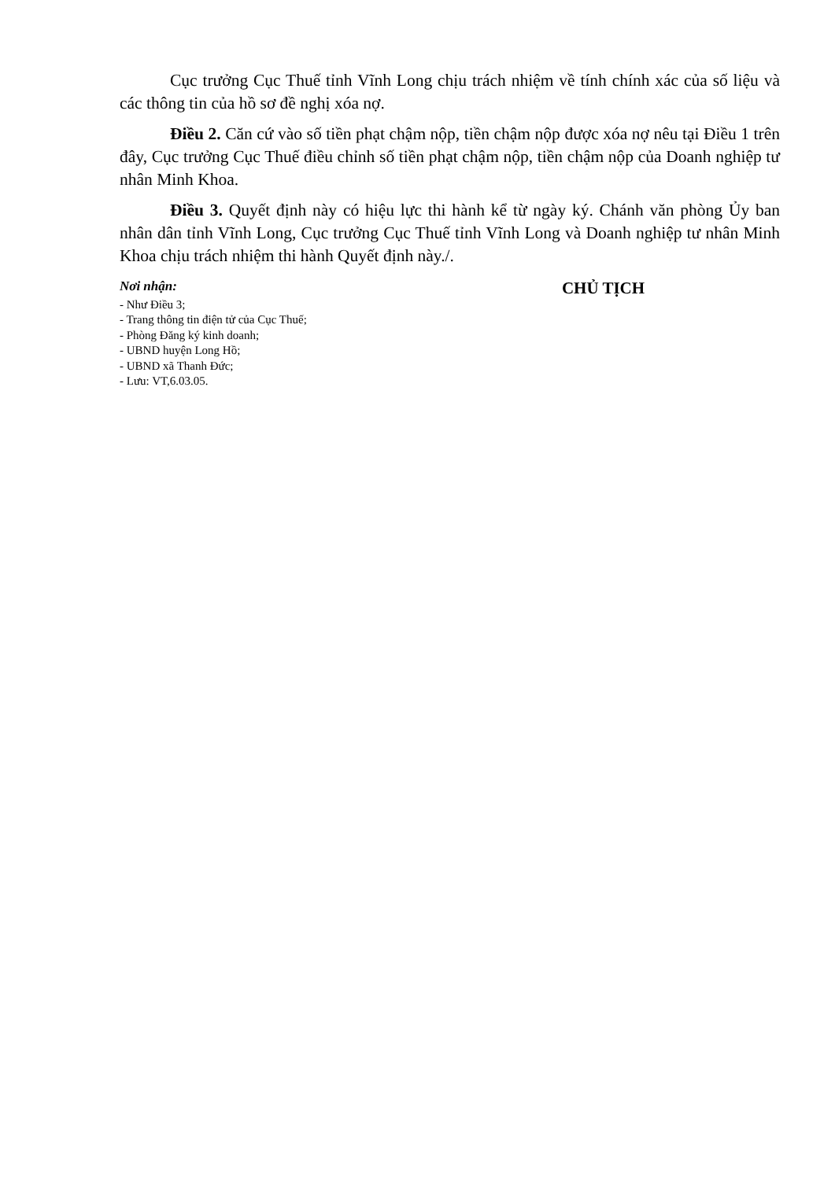Cục trưởng Cục Thuế tỉnh Vĩnh Long chịu trách nhiệm về tính chính xác của số liệu và các thông tin của hồ sơ đề nghị xóa nợ.
Điều 2. Căn cứ vào số tiền phạt chậm nộp, tiền chậm nộp được xóa nợ nêu tại Điều 1 trên đây, Cục trưởng Cục Thuế điều chỉnh số tiền phạt chậm nộp, tiền chậm nộp của Doanh nghiệp tư nhân Minh Khoa.
Điều 3. Quyết định này có hiệu lực thi hành kể từ ngày ký. Chánh văn phòng Ủy ban nhân dân tỉnh Vĩnh Long, Cục trưởng Cục Thuế tỉnh Vĩnh Long và Doanh nghiệp tư nhân Minh Khoa chịu trách nhiệm thi hành Quyết định này./.
Nơi nhận:
- Như Điều 3;
- Trang thông tin điện tử của Cục Thuế;
- Phòng Đăng ký kinh doanh;
- UBND huyện Long Hồ;
- UBND xã Thanh Đức;
- Lưu: VT,6.03.05.
CHỦ TỊCH